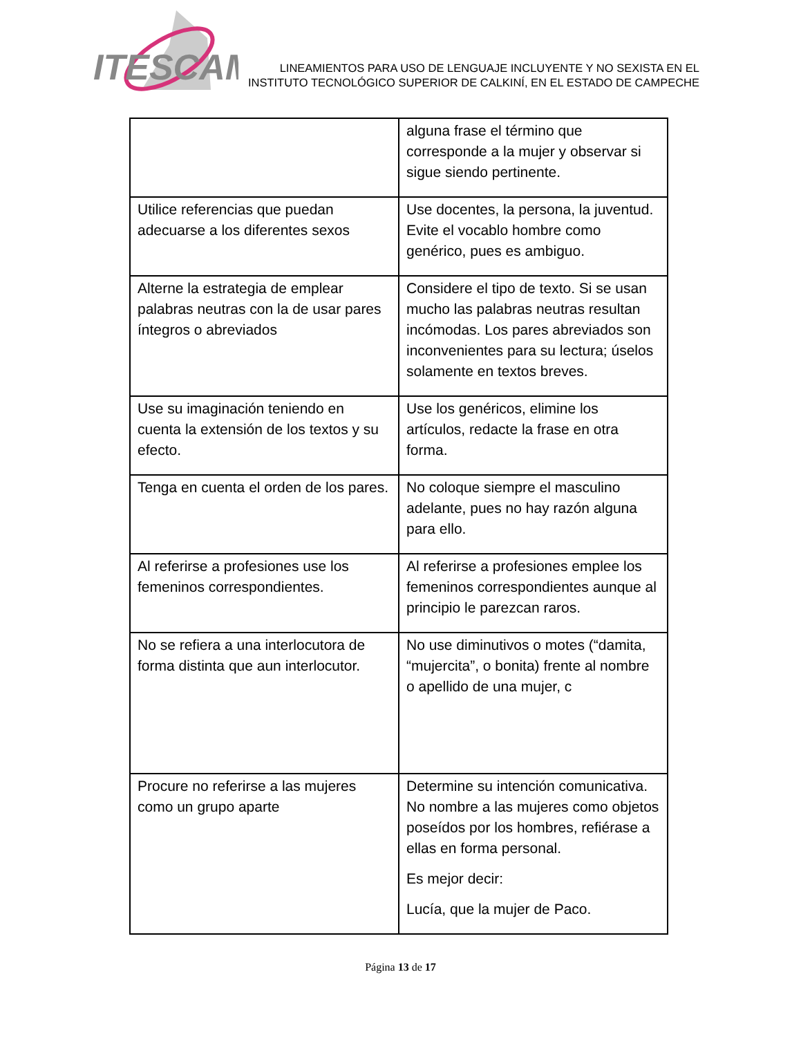ITESCAM
LINEAMIENTOS PARA USO DE LENGUAJE INCLUYENTE Y NO SEXISTA EN EL
INSTITUTO TECNOLÓGICO SUPERIOR DE CALKINÍ, EN EL ESTADO DE CAMPECHE
| | alguna frase el término que corresponde a la mujer y observar si sigue siendo pertinente. |
| Utilice referencias que puedan adecuarse a los diferentes sexos | Use docentes, la persona, la juventud. Evite el vocablo hombre como genérico, pues es ambiguo. |
| Alterne la estrategia de emplear palabras neutras con la de usar pares íntegros o abreviados | Considere el tipo de texto. Si se usan mucho las palabras neutras resultan incómodas. Los pares abreviados son inconvenientes para su lectura; úselos solamente en textos breves. |
| Use su imaginación teniendo en cuenta la extensión de los textos y su efecto. | Use los genéricos, elimine los artículos, redacte la frase en otra forma. |
| Tenga en cuenta el orden de los pares. | No coloque siempre el masculino adelante, pues no hay razón alguna para ello. |
| Al referirse a profesiones use los femeninos correspondientes. | Al referirse a profesiones emplee los femeninos correspondientes aunque al principio le parezcan raros. |
| No se refiera a una interlocutora de forma distinta que aun interlocutor. | No use diminutivos o motes (“damita, “mujercita”, o bonita) frente al nombre o apellido de una mujer, c |
| Procure no referirse a las mujeres como un grupo aparte | Determine su intención comunicativa. No nombre a las mujeres como objetos poseídos por los hombres, refiérase a ellas en forma personal. Es mejor decir: Lucía, que la mujer de Paco. |
Página 13 de 17